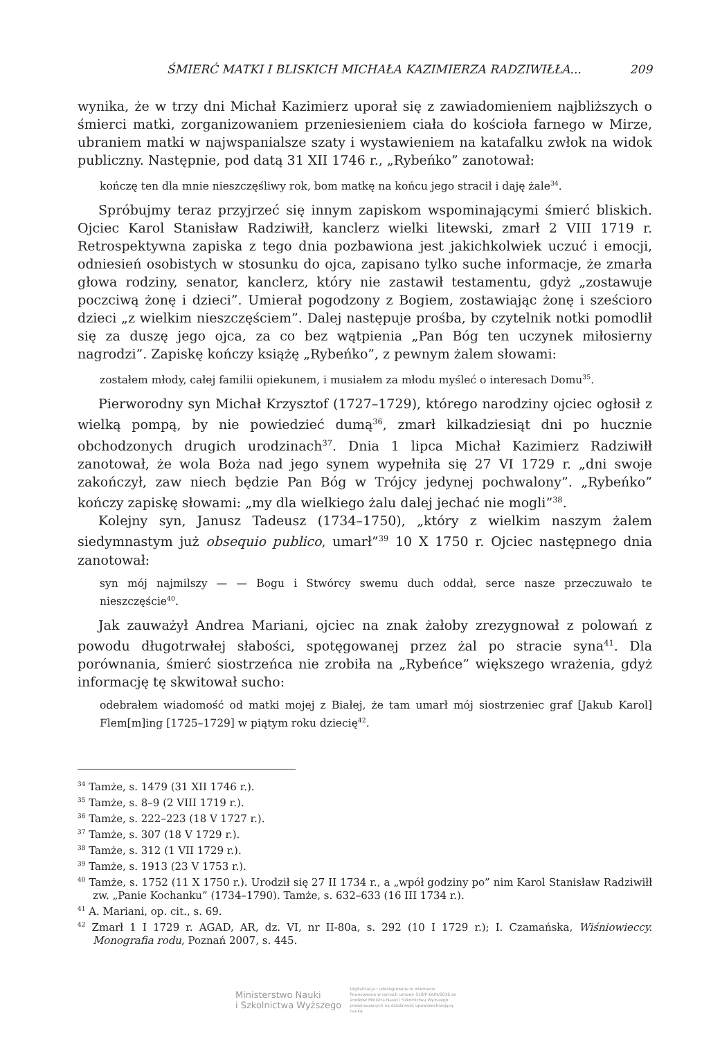ŚMIERĆ MATKI I BLISKICH MICHAŁA KAZIMIERZA RADZIWIŁŁA... 209
wynika, że w trzy dni Michał Kazimierz uporał się z zawiadomieniem najbliższych o śmierci matki, zorganizowaniem przeniesieniem ciała do kościoła farnego w Mirze, ubraniem matki w najwspanialsze szaty i wystawieniem na katafalku zwłok na widok publiczny. Następnie, pod datą 31 XII 1746 r., „Rybeńko” zanotował:
kończę ten dla mnie nieszczęśliwy rok, bom matkę na końcu jego stracił i daję żale<sup>34</sup>.
Spróbujmy teraz przyjrzeć się innym zapiskom wspominającymi śmierć bliskich. Ojciec Karol Stanisław Radziwiłł, kanclerz wielki litewski, zmarł 2 VIII 1719 r. Retrospektywna zapiska z tego dnia pozbawiona jest jakichkolwiek uczuć i emocji, odniesień osobistych w stosunku do ojca, zapisano tylko suche informacje, że zmarła głowa rodziny, senator, kanclerz, który nie zastawił testamentu, gdyż „zostawuje poczciwą żonę i dzieci”. Umierał pogodzony z Bogiem, zostawiając żonę i sześcioro dzieci „z wielkim nieszczęściem”. Dalej następuje prośba, by czytelnik notki pomodlił się za duszę jego ojca, za co bez wątpienia „Pan Bóg ten uczynek miłosierny nagrodzi”. Zapiskę kończy książę „Rybeńko”, z pewnym żalem słowami:
zostałem młody, całej familii opiekunem, i musiałem za młodu myśleć o interesach Domu<sup>35</sup>.
Pierworodny syn Michał Krzysztof (1727–1729), którego narodziny ojciec ogłosił z wielką pompą, by nie powiedzieć dumą<sup>36</sup>, zmarł kilkadziesiąt dni po hucznie obchodzonych drugich urodzinach<sup>37</sup>. Dnia 1 lipca Michał Kazimierz Radziwiłł zanotował, że wola Boża nad jego synem wypełniła się 27 VI 1729 r. „dni swoje zakończył, zaw niech będzie Pan Bóg w Trójcy jedynej pochwalony”. „Rybeńko” kończy zapiskę słowami: „my dla wielkiego żalu dalej jechać nie mogli”<sup>38</sup>.
Kolejny syn, Janusz Tadeusz (1734–1750), „który z wielkim naszym żalem siedymnastym już obsequio publico, umarł”<sup>39</sup> 10 X 1750 r. Ojciec następnego dnia zanotował:
syn mój najmilszy — — Bogu i Stwórcy swemu duch oddał, serce nasze przeczuwało te nieszczęście<sup>40</sup>.
Jak zauważył Andrea Mariani, ojciec na znak żałoby zrezygnował z polowań z powodu długotrwałej słabości, spotęgowanej przez żal po stracie syna<sup>41</sup>. Dla porównania, śmierć siostrzeńca nie zrobiła na „Rybeńce” większego wrażenia, gdyż informację tę skwitował sucho:
odebrałem wiadomość od matki mojej z Białej, że tam umarł mój siostrzeniec graf [Jakub Karol] Flem[m]ing [1725–1729] w piątym roku dziecię<sup>42</sup>.
<sup>34</sup> Tamże, s. 1479 (31 XII 1746 r.).
<sup>35</sup> Tamże, s. 8–9 (2 VIII 1719 r.).
<sup>36</sup> Tamże, s. 222–223 (18 V 1727 r.).
<sup>37</sup> Tamże, s. 307 (18 V 1729 r.).
<sup>38</sup> Tamże, s. 312 (1 VII 1729 r.).
<sup>39</sup> Tamże, s. 1913 (23 V 1753 r.).
<sup>40</sup> Tamże, s. 1752 (11 X 1750 r.). Urodził się 27 II 1734 r., a „wpół godziny po” nim Karol Stanisław Radziwiłł zw. „Panie Kochanku” (1734–1790). Tamże, s. 632–633 (16 III 1734 r.).
<sup>41</sup> A. Mariani, op. cit., s. 69.
<sup>42</sup> Zmarł 1 I 1729 r. AGAD, AR, dz. VI, nr II-80a, s. 292 (10 I 1729 r.); I. Czamańska, Wiśniowieccy. Monografia rodu, Poznań 2007, s. 445.
Ministerstwo Nauki
i Szkolnictwa Wyższego Digitalizacja i udostępnienie w internecie finansowane w ramach umowy 518/P-DUN/2016 ze środków Ministra Nauki i Szkolnictwa Wyższego przeznaczonych na działalność upowszechniającą naukę